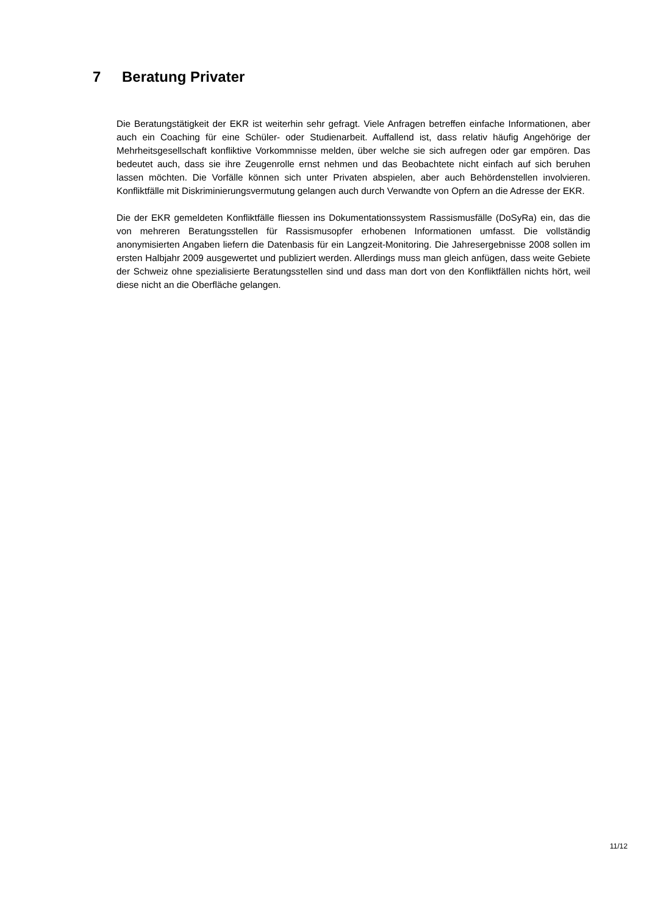7 Beratung Privater
Die Beratungstätigkeit der EKR ist weiterhin sehr gefragt. Viele Anfragen betreffen einfache Informationen, aber auch ein Coaching für eine Schüler- oder Studienarbeit. Auffallend ist, dass relativ häufig Angehörige der Mehrheitsgesellschaft konfliktive Vorkommnisse melden, über welche sie sich aufregen oder gar empören. Das bedeutet auch, dass sie ihre Zeugenrolle ernst nehmen und das Beobachtete nicht einfach auf sich beruhen lassen möchten. Die Vorfälle können sich unter Privaten abspielen, aber auch Behördenstellen involvieren. Konfliktfälle mit Diskriminierungsvermutung gelangen auch durch Verwandte von Opfern an die Adresse der EKR.
Die der EKR gemeldeten Konfliktfälle fliessen ins Dokumentationssystem Rassismusfälle (DoSyRa) ein, das die von mehreren Beratungsstellen für Rassismusopfer erhobenen Informationen umfasst. Die vollständig anonymisierten Angaben liefern die Datenbasis für ein Langzeit-Monitoring. Die Jahresergebnisse 2008 sollen im ersten Halbjahr 2009 ausgewertet und publiziert werden. Allerdings muss man gleich anfügen, dass weite Gebiete der Schweiz ohne spezialisierte Beratungsstellen sind und dass man dort von den Konfliktfällen nichts hört, weil diese nicht an die Oberfläche gelangen.
11/12